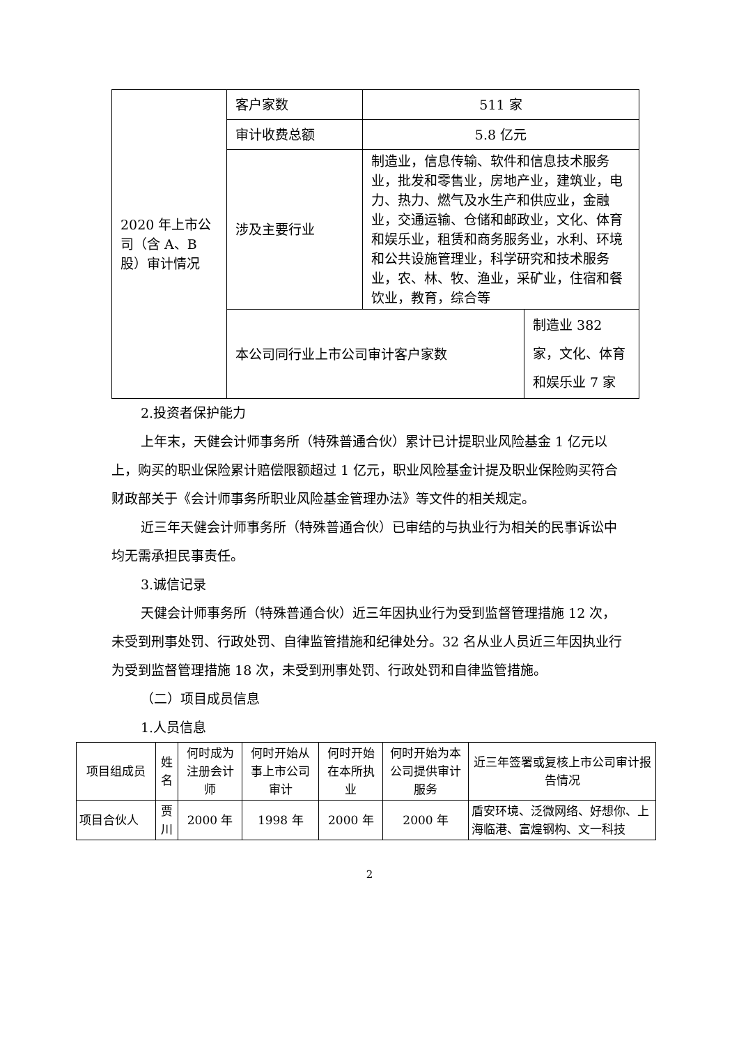| 2020 年上市公司（含 A、B 股）审计情况 | 客户家数 | 511 家 | |
| | 审计收费总额 | 5.8 亿元 | |
| | 涉及主要行业 | 制造业，信息传输、软件和信息技术服务业，批发和零售业，房地产业，建筑业，电力、热力、燃气及水生产和供应业，金融业，交通运输、仓储和邮政业，文化、体育和娱乐业，租赁和商务服务业，水利、环境和公共设施管理业，科学研究和技术服务业，农、林、牧、渔业，采矿业，住宿和餐饮业，教育，综合等 | |
| | 本公司同行业上市公司审计客户家数 | | 制造业 382 家，文化、体育和娱乐业 7 家 |
2.投资者保护能力
上年末，天健会计师事务所（特殊普通合伙）累计已计提职业风险基金 1 亿元以上，购买的职业保险累计赔偿限额超过 1 亿元，职业风险基金计提及职业保险购买符合财政部关于《会计师事务所职业风险基金管理办法》等文件的相关规定。
近三年天健会计师事务所（特殊普通合伙）已审结的与执业行为相关的民事诉讼中均无需承担民事责任。
3.诚信记录
天健会计师事务所（特殊普通合伙）近三年因执业行为受到监督管理措施 12 次，未受到刑事处罚、行政处罚、自律监管措施和纪律处分。32 名从业人员近三年因执业行为受到监督管理措施 18 次，未受到刑事处罚、行政处罚和自律监管措施。
（二）项目成员信息
1.人员信息
| 项目组成员 | 姓名 | 何时成为注册会计师 | 何时开始从事上市公司审计 | 何时开始在本所执业 | 何时开始为本公司提供审计服务 | 近三年签署或复核上市公司审计报告情况 |
| 项目合伙人 | 贾川 | 2000 年 | 1998 年 | 2000 年 | 2000 年 | 盾安环境、泛微网络、好想你、上海临港、富煌钢构、文一科技 |
2